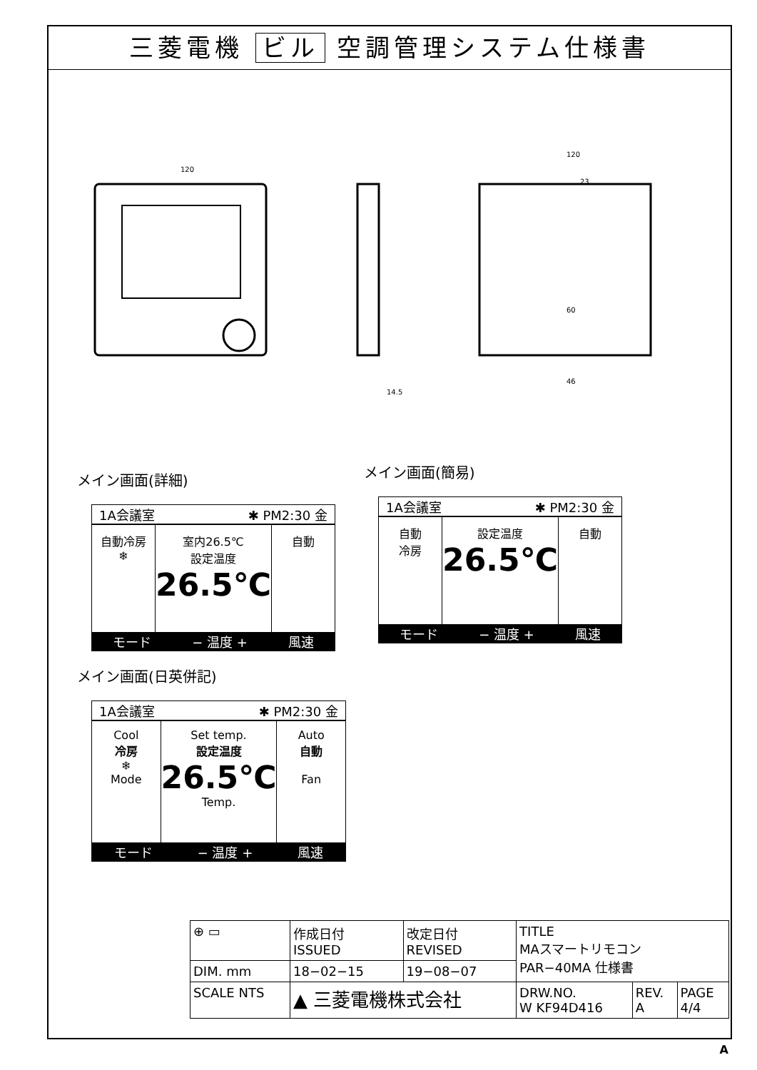三菱電機 ビル 空調管理システム仕様書
120
120
14.5
46
60
23
メイン画面(詳細)
1A会議室 ✱ PM2:30 金
自動冷房
❄
室内26.5℃
設定温度
26.5℃
自動
モード − 温度 + 風速
メイン画面(簡易)
1A会議室 ✱ PM2:30 金
自動
冷房
設定温度
26.5℃
自動
モード − 温度 + 風速
メイン画面(日英併記)
1A会議室 ✱ PM2:30 金
Cool
冷房
❄
Mode
Set temp.
設定温度
26.5℃
Temp.
Auto
自動
Fan
モード − 温度 + 風速
| ⊕ ▭ | 作成日付 ISSUED | 改定日付 REVISED | TITLE MAスマートリモコン PAR−40MA 仕様書 | | |
| DIM. mm | 18−02−15 | 19−08−07 | | | |
| SCALE NTS | ▲ 三菱電機株式会社 | | DRW.NO. W KF94D416 | REV. A | PAGE 4/4 |
A